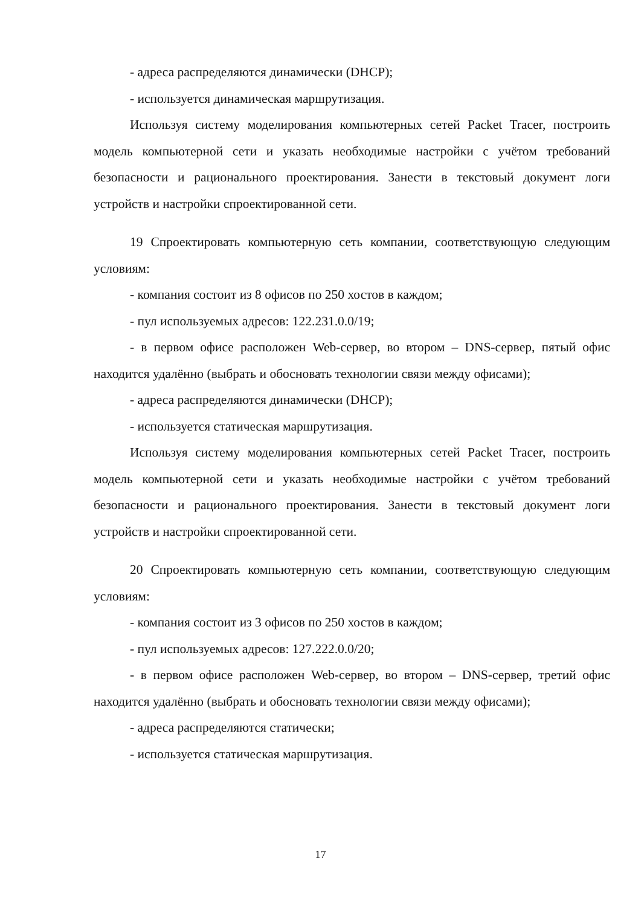- адреса распределяются динамически (DHCP);
- используется динамическая маршрутизация.
Используя систему моделирования компьютерных сетей Packet Tracer, построить модель компьютерной сети и указать необходимые настройки с учётом требований безопасности и рационального проектирования. Занести в текстовый документ логи устройств и настройки спроектированной сети.
19 Спроектировать компьютерную сеть компании, соответствующую следующим условиям:
- компания состоит из 8 офисов по 250 хостов в каждом;
- пул используемых адресов: 122.231.0.0/19;
- в первом офисе расположен Web-сервер, во втором – DNS-сервер, пятый офис находится удалённо (выбрать и обосновать технологии связи между офисами);
- адреса распределяются динамически (DHCP);
- используется статическая маршрутизация.
Используя систему моделирования компьютерных сетей Packet Tracer, построить модель компьютерной сети и указать необходимые настройки с учётом требований безопасности и рационального проектирования. Занести в текстовый документ логи устройств и настройки спроектированной сети.
20 Спроектировать компьютерную сеть компании, соответствующую следующим условиям:
- компания состоит из 3 офисов по 250 хостов в каждом;
- пул используемых адресов: 127.222.0.0/20;
- в первом офисе расположен Web-сервер, во втором – DNS-сервер, третий офис находится удалённо (выбрать и обосновать технологии связи между офисами);
- адреса распределяются статически;
- используется статическая маршрутизация.
17